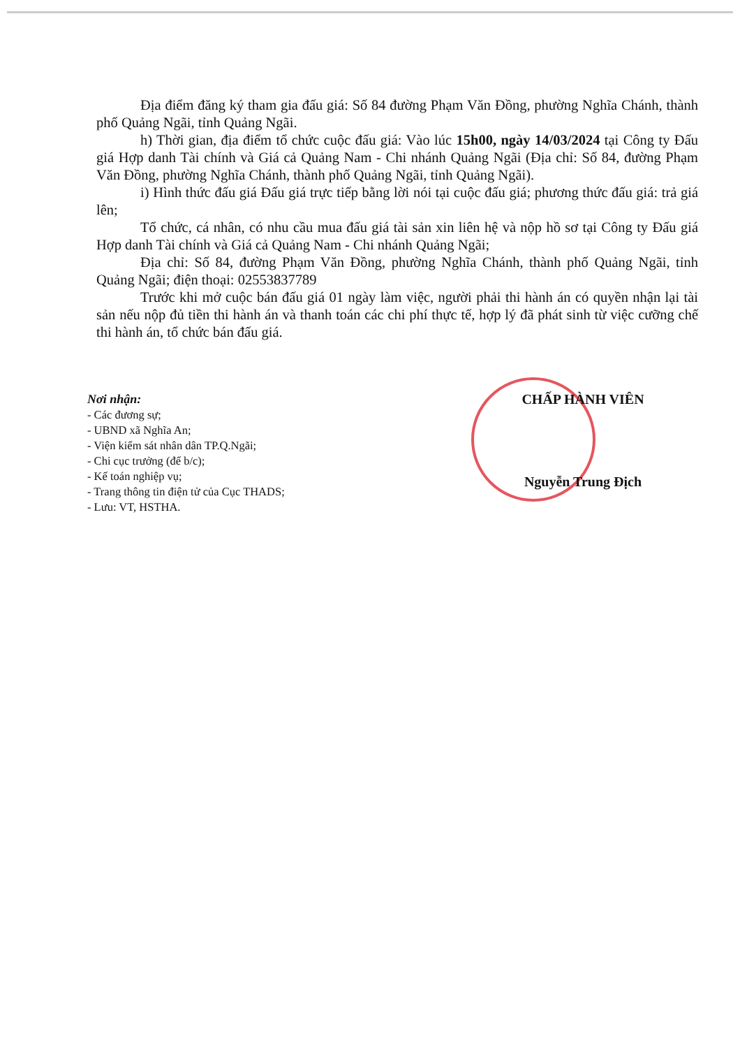Địa điểm đăng ký tham gia đấu giá: Số 84 đường Phạm Văn Đồng, phường Nghĩa Chánh, thành phố Quảng Ngãi, tỉnh Quảng Ngãi.
h) Thời gian, địa điểm tổ chức cuộc đấu giá: Vào lúc 15h00, ngày 14/03/2024 tại Công ty Đấu giá Hợp danh Tài chính và Giá cả Quảng Nam - Chi nhánh Quảng Ngãi (Địa chỉ: Số 84, đường Phạm Văn Đồng, phường Nghĩa Chánh, thành phố Quảng Ngãi, tỉnh Quảng Ngãi).
i) Hình thức đấu giá Đấu giá trực tiếp bằng lời nói tại cuộc đấu giá; phương thức đấu giá: trả giá lên;
Tổ chức, cá nhân, có nhu cầu mua đấu giá tài sản xin liên hệ và nộp hồ sơ tại Công ty Đấu giá Hợp danh Tài chính và Giá cả Quảng Nam - Chi nhánh Quảng Ngãi;
Địa chỉ: Số 84, đường Phạm Văn Đồng, phường Nghĩa Chánh, thành phố Quảng Ngãi, tỉnh Quảng Ngãi; điện thoại: 02553837789
Trước khi mở cuộc bán đấu giá 01 ngày làm việc, người phải thi hành án có quyền nhận lại tài sản nếu nộp đủ tiền thi hành án và thanh toán các chi phí thực tế, hợp lý đã phát sinh từ việc cưỡng chế thi hành án, tổ chức bán đấu giá.
Nơi nhận:
- Các đương sự;
- UBND xã Nghĩa An;
- Viện kiểm sát nhân dân TP.Q.Ngãi;
- Chi cục trưởng (để b/c);
- Kế toán nghiệp vụ;
- Trang thông tin điện tử của Cục THADS;
- Lưu: VT, HSTHA.
CHẤP HÀNH VIÊN
Nguyễn Trung Địch